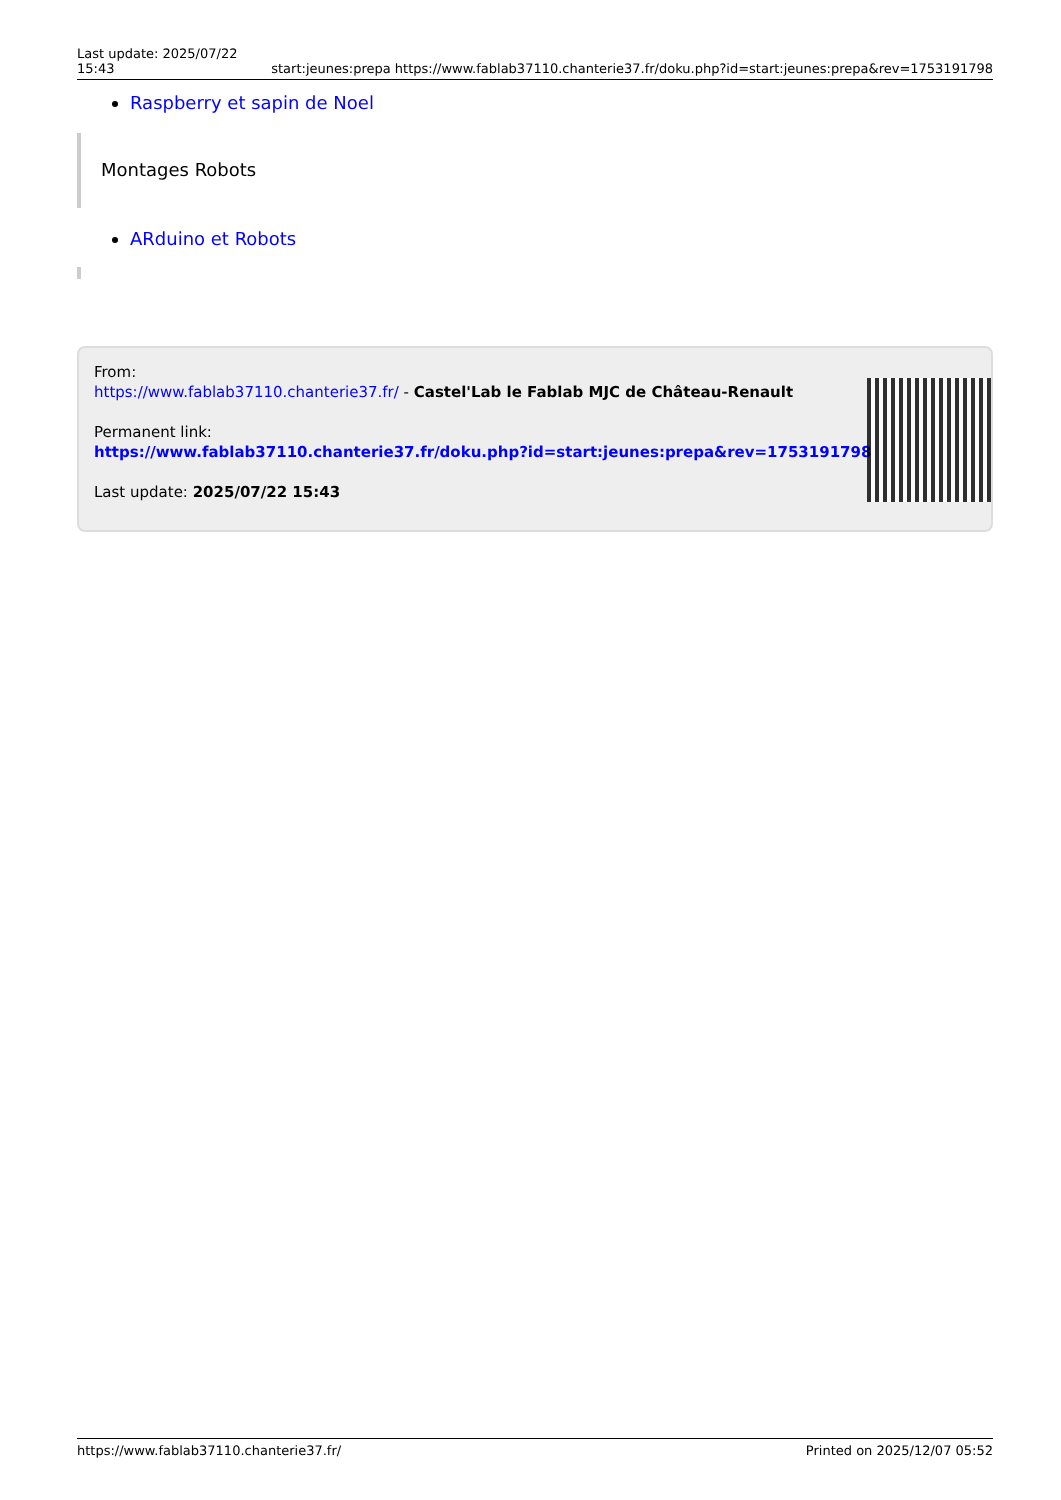Last update: 2025/07/22
15:43
start:jeunes:prepa https://www.fablab37110.chanterie37.fr/doku.php?id=start:jeunes:prepa&rev=1753191798
Raspberry et sapin de Noel
Montages Robots
ARduino et Robots
From:
https://www.fablab37110.chanterie37.fr/ - Castel'Lab le Fablab MJC de Château-Renault
Permanent link:
https://www.fablab37110.chanterie37.fr/doku.php?id=start:jeunes:prepa&rev=1753191798
Last update: 2025/07/22 15:43
https://www.fablab37110.chanterie37.fr/
Printed on 2025/12/07 05:52